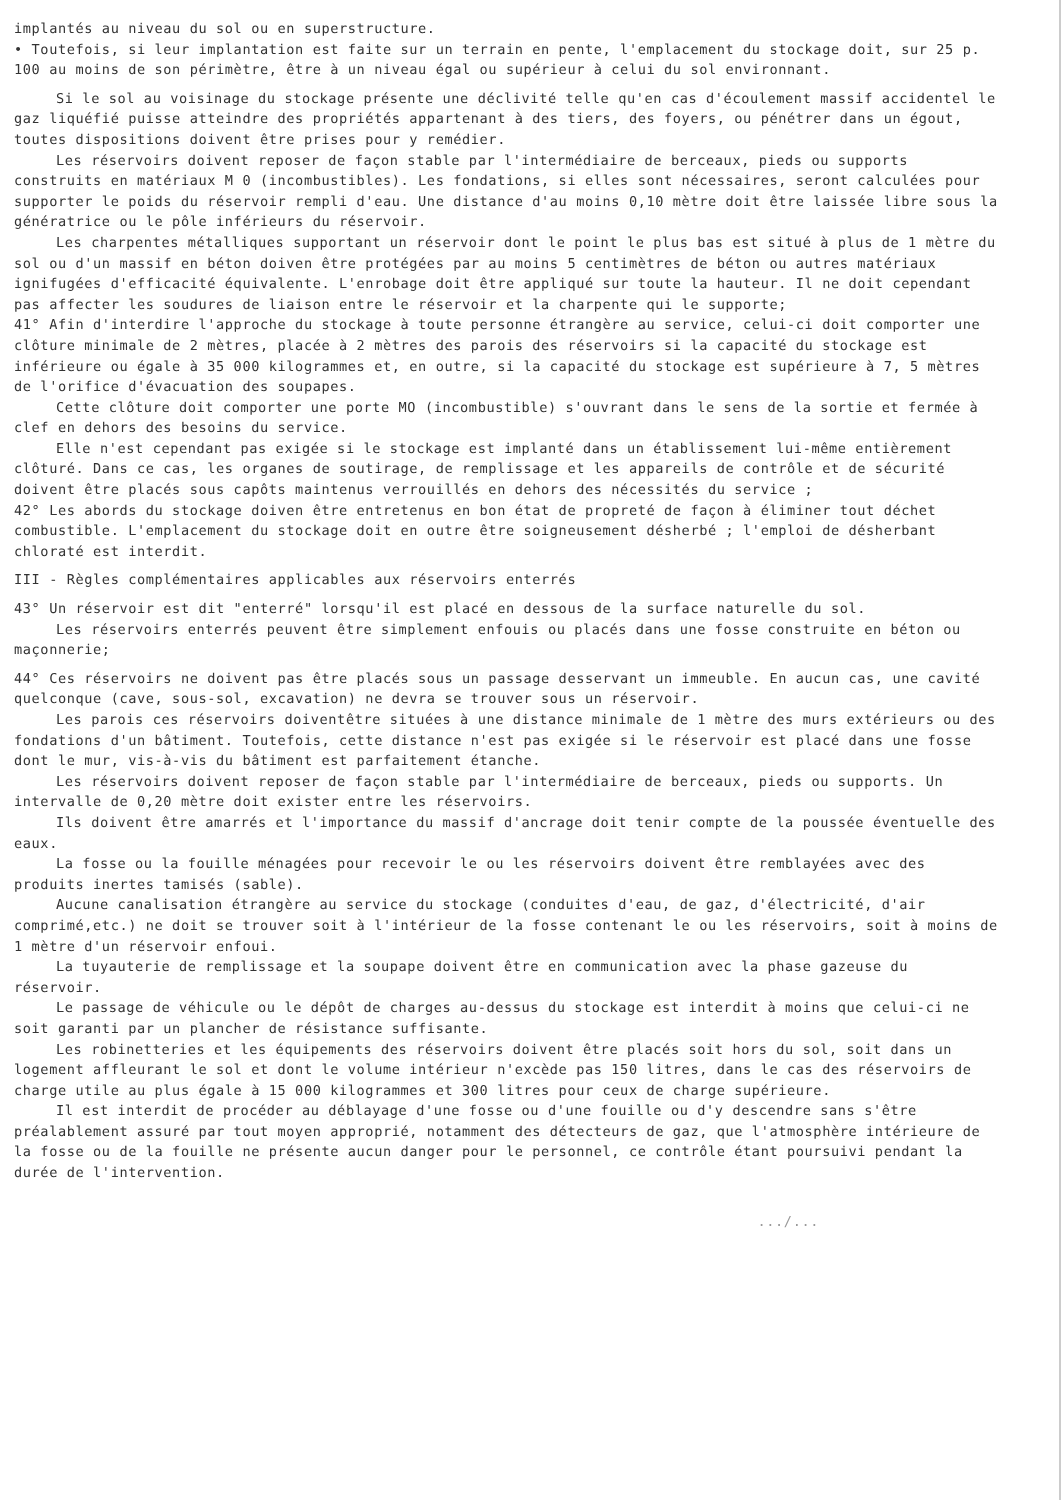implantés au niveau du sol ou en superstructure.
• Toutefois, si leur implantation est faite sur un terrain en pente, l'emplacement du stockage doit, sur 25 p. 100 au moins de son périmètre, être à un niveau égal ou supérieur à celui du sol environnant.
Si le sol au voisinage du stockage présente une déclivité telle qu'en cas d'écoulement massif accidentel le gaz liquéfié puisse atteindre des propriétés appartenant à des tiers, des foyers, ou pénétrer dans un égout, toutes dispositions doivent être prises pour y remédier.
Les réservoirs doivent reposer de façon stable par l'intermédiaire de berceaux, pieds ou supports construits en matériaux M 0 (incombustibles). Les fondations, si elles sont nécessaires, seront calculées pour supporter le poids du réservoir rempli d'eau. Une distance d'au moins 0,10 mètre doit être laissée libre sous la génératrice ou le pôle inférieurs du réservoir.
Les charpentes métalliques supportant un réservoir dont le point le plus bas est situé à plus de 1 mètre du sol ou d'un massif en béton doiven être protégées par au moins 5 centimètres de béton ou autres matériaux ignifugées d'efficacité équivalente. L'enrobage doit être appliqué sur toute la hauteur. Il ne doit cependant pas affecter les soudures de liaison entre le réservoir et la charpente qui le supporte;
41° Afin d'interdire l'approche du stockage à toute personne étrangère au service, celui-ci doit comporter une clôture minimale de 2 mètres, placée à 2 mètres des parois des réservoirs si la capacité du stockage est inférieure ou égale à 35 000 kilogrammes et, en outre, si la capacité du stockage est supérieure à 7, 5 mètres de l'orifice d'évacuation des soupapes.
Cette clôture doit comporter une porte MO (incombustible) s'ouvrant dans le sens de la sortie et fermée à clef en dehors des besoins du service.
Elle n'est cependant pas exigée si le stockage est implanté dans un établissement lui-même entièrement clôturé. Dans ce cas, les organes de soutirage, de remplissage et les appareils de contrôle et de sécurité doivent être placés sous capôts maintenus verrouillés en dehors des nécessités du service ;
42° Les abords du stockage doiven être entretenus en bon état de propreté de façon à éliminer tout déchet combustible. L'emplacement du stockage doit en outre être soigneusement désherbé ; l'emploi de désherbant chloraté est interdit.
III - Règles complémentaires applicables aux réservoirs enterrés
43° Un réservoir est dit "enterré" lorsqu'il est placé en dessous de la surface naturelle du sol.
Les réservoirs enterrés peuvent être simplement enfouis ou placés dans une fosse construite en béton ou maçonnerie;
44° Ces réservoirs ne doivent pas être placés sous un passage desservant un immeuble. En aucun cas, une cavité quelconque (cave, sous-sol, excavation) ne devra se trouver sous un réservoir.
Les parois ces réservoirs doiventêtre situées à une distance minimale de 1 mètre des murs extérieurs ou des fondations d'un bâtiment. Toutefois, cette distance n'est pas exigée si le réservoir est placé dans une fosse dont le mur, vis-à-vis du bâtiment est parfaitement étanche.
Les réservoirs doivent reposer de façon stable par l'intermédiaire de berceaux, pieds ou supports. Un intervalle de 0,20 mètre doit exister entre les réservoirs.
Ils doivent être amarrés et l'importance du massif d'ancrage doit tenir compte de la poussée éventuelle des eaux.
La fosse ou la fouille ménagées pour recevoir le ou les réservoirs doivent être remblayées avec des produits inertes tamisés (sable).
Aucune canalisation étrangère au service du stockage (conduites d'eau, de gaz, d'électricité, d'air comprimé,etc.) ne doit se trouver soit à l'intérieur de la fosse contenant le ou les réservoirs, soit à moins de 1 mètre d'un réservoir enfoui.
La tuyauterie de remplissage et la soupape doivent être en communication avec la phase gazeuse du réservoir.
Le passage de véhicule ou le dépôt de charges au-dessus du stockage est interdit à moins que celui-ci ne soit garanti par un plancher de résistance suffisante.
Les robinetteries et les équipements des réservoirs doivent être placés soit hors du sol, soit dans un logement affleurant le sol et dont le volume intérieur n'excède pas 150 litres, dans le cas des réservoirs de charge utile au plus égale à 15 000 kilogrammes et 300 litres pour ceux de charge supérieure.
Il est interdit de procéder au déblayage d'une fosse ou d'une fouille ou d'y descendre sans s'être préalablement assuré par tout moyen approprié, notamment des détecteurs de gaz, que l'atmosphère intérieure de la fosse ou de la fouille ne présente aucun danger pour le personnel, ce contrôle étant poursuivi pendant la durée de l'intervention.
.../...